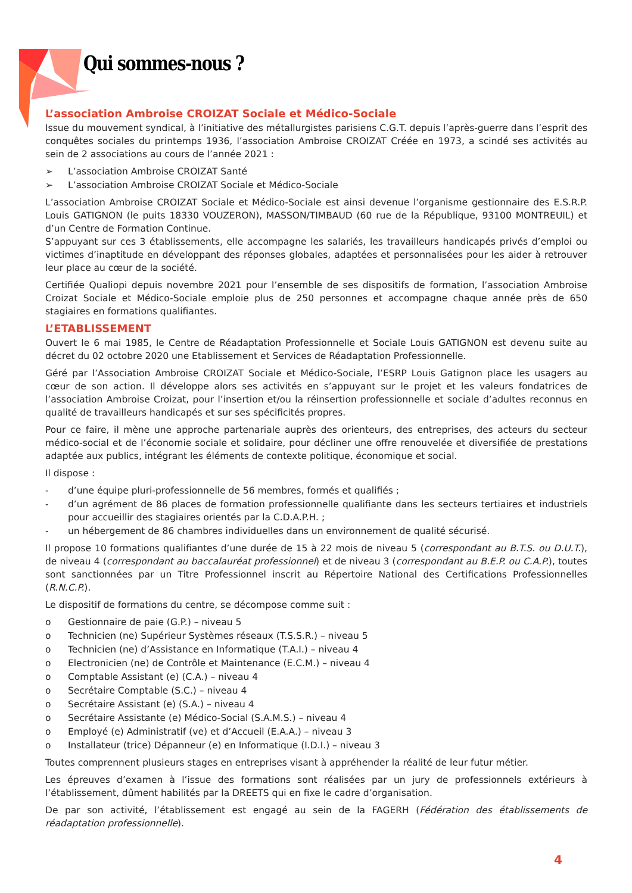Qui sommes-nous ?
L’association Ambroise CROIZAT Sociale et Médico-Sociale
Issue du mouvement syndical, à l’initiative des métallurgistes parisiens C.G.T. depuis l’après-guerre dans l’esprit des conquêtes sociales du printemps 1936, l’association Ambroise CROIZAT Créée en 1973, a scindé ses activités au sein de 2 associations au cours de l’année 2021 :
➢ L’association Ambroise CROIZAT Santé
➢ L’association Ambroise CROIZAT Sociale et Médico-Sociale
L’association Ambroise CROIZAT Sociale et Médico-Sociale est ainsi devenue l’organisme gestionnaire des E.S.R.P. Louis GATIGNON (le puits 18330 VOUZERON), MASSON/TIMBAUD (60 rue de la République, 93100 MONTREUIL) et d’un Centre de Formation Continue.
S’appuyant sur ces 3 établissements, elle accompagne les salariés, les travailleurs handicapés privés d’emploi ou victimes d’inaptitude en développant des réponses globales, adaptées et personnalisées pour les aider à retrouver leur place au cœur de la société.
Certifiée Qualiopi depuis novembre 2021 pour l’ensemble de ses dispositifs de formation, l’association Ambroise Croizat Sociale et Médico-Sociale emploie plus de 250 personnes et accompagne chaque année près de 650 stagiaires en formations qualifiantes.
L’ETABLISSEMENT
Ouvert le 6 mai 1985, le Centre de Réadaptation Professionnelle et Sociale Louis GATIGNON est devenu suite au décret du 02 octobre 2020 une Etablissement et Services de Réadaptation Professionnelle.
Géré par l’Association Ambroise CROIZAT Sociale et Médico-Sociale, l’ESRP Louis Gatignon place les usagers au cœur de son action. Il développe alors ses activités en s’appuyant sur le projet et les valeurs fondatrices de l’association Ambroise Croizat, pour l’insertion et/ou la réinsertion professionnelle et sociale d’adultes reconnus en qualité de travailleurs handicapés et sur ses spécificités propres.
Pour ce faire, il mène une approche partenariale auprès des orienteurs, des entreprises, des acteurs du secteur médico-social et de l’économie sociale et solidaire, pour décliner une offre renouvelée et diversifiée de prestations adaptée aux publics, intégrant les éléments de contexte politique, économique et social.
Il dispose :
- d’une équipe pluri-professionnelle de 56 membres, formés et qualifiés ;
- d’un agrément de 86 places de formation professionnelle qualifiante dans les secteurs tertiaires et industriels pour accueillir des stagiaires orientés par la C.D.A.P.H. ;
- un hébergement de 86 chambres individuelles dans un environnement de qualité sécurisé.
Il propose 10 formations qualifiantes d’une durée de 15 à 22 mois de niveau 5 (correspondant au B.T.S. ou D.U.T.), de niveau 4 (correspondant au baccalauréat professionnel) et de niveau 3 (correspondant au B.E.P. ou C.A.P.), toutes sont sanctionnées par un Titre Professionnel inscrit au Répertoire National des Certifications Professionnelles (R.N.C.P.).
Le dispositif de formations du centre, se décompose comme suit :
o Gestionnaire de paie (G.P.) – niveau 5
o Technicien (ne) Supérieur Systèmes réseaux (T.S.S.R.) – niveau 5
o Technicien (ne) d’Assistance en Informatique (T.A.I.) – niveau 4
o Electronicien (ne) de Contrôle et Maintenance (E.C.M.) – niveau 4
o Comptable Assistant (e) (C.A.) – niveau 4
o Secrétaire Comptable (S.C.) – niveau 4
o Secrétaire Assistant (e) (S.A.) – niveau 4
o Secrétaire Assistante (e) Médico-Social (S.A.M.S.) – niveau 4
o Employé (e) Administratif (ve) et d’Accueil (E.A.A.) – niveau 3
o Installateur (trice) Dépanneur (e) en Informatique (I.D.I.) – niveau 3
Toutes comprennent plusieurs stages en entreprises visant à appréhender la réalité de leur futur métier.
Les épreuves d’examen à l’issue des formations sont réalisées par un jury de professionnels extérieurs à l’établissement, dûment habilités par la DREETS qui en fixe le cadre d’organisation.
De par son activité, l’établissement est engagé au sein de la FAGERH (Fédération des établissements de réadaptation professionnelle).
4